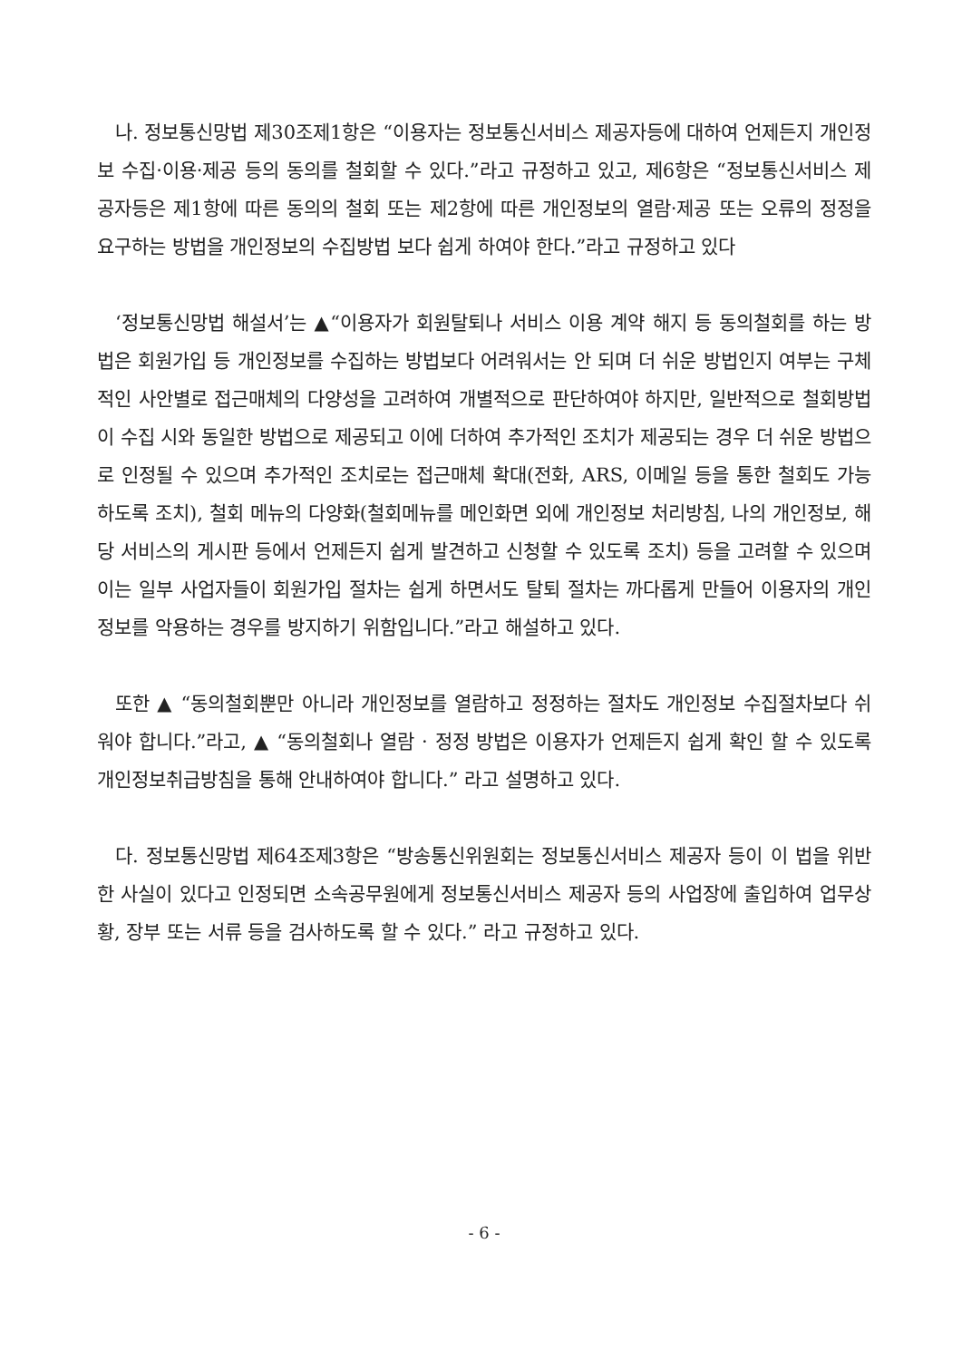나. 정보통신망법 제30조제1항은 “이용자는 정보통신서비스 제공자등에 대하여 언제든지 개인정보 수집·이용·제공 등의 동의를 철회할 수 있다.”라고 규정하고 있고, 제6항은 “정보통신서비스 제공자등은 제1항에 따른 동의의 철회 또는 제2항에 따른 개인정보의 열람·제공 또는 오류의 정정을 요구하는 방법을 개인정보의 수집방법 보다 쉽게 하여야 한다.”라고 규정하고 있다
‘정보통신망법 해설서’는 ▲“이용자가 회원탈퇴나 서비스 이용 계약 해지 등 동의철회를 하는 방법은 회원가입 등 개인정보를 수집하는 방법보다 어려워서는 안 되며 더 쉬운 방법인지 여부는 구체적인 사안별로 접근매체의 다양성을 고려하여 개별적으로 판단하여야 하지만, 일반적으로 철회방법이 수집 시와 동일한 방법으로 제공되고 이에 더하여 추가적인 조치가 제공되는 경우 더 쉬운 방법으로 인정될 수 있으며 추가적인 조치로는 접근매체 확대(전화, ARS, 이메일 등을 통한 철회도 가능하도록 조치), 철회 메뉴의 다양화(철회메뉴를 메인화면 외에 개인정보 처리방침, 나의 개인정보, 해당 서비스의 게시판 등에서 언제든지 쉽게 발견하고 신청할 수 있도록 조치) 등을 고려할 수 있으며 이는 일부 사업자들이 회원가입 절차는 쉽게 하면서도 탈퇴 절차는 까다롭게 만들어 이용자의 개인정보를 악용하는 경우를 방지하기 위함입니다.”라고 해설하고 있다.
또한 ▲ “동의철회뿐만 아니라 개인정보를 열람하고 정정하는 절차도 개인정보 수집절차보다 쉬워야 합니다.”라고, ▲ “동의철회나 열람 · 정정 방법은 이용자가 언제든지 쉽게 확인 할 수 있도록 개인정보취급방침을 통해 안내하여야 합니다.” 라고 설명하고 있다.
다. 정보통신망법 제64조제3항은 “방송통신위원회는 정보통신서비스 제공자 등이 이 법을 위반한 사실이 있다고 인정되면 소속공무원에게 정보통신서비스 제공자 등의 사업장에 출입하여 업무상황, 장부 또는 서류 등을 검사하도록 할 수 있다.” 라고 규정하고 있다.
- 6 -